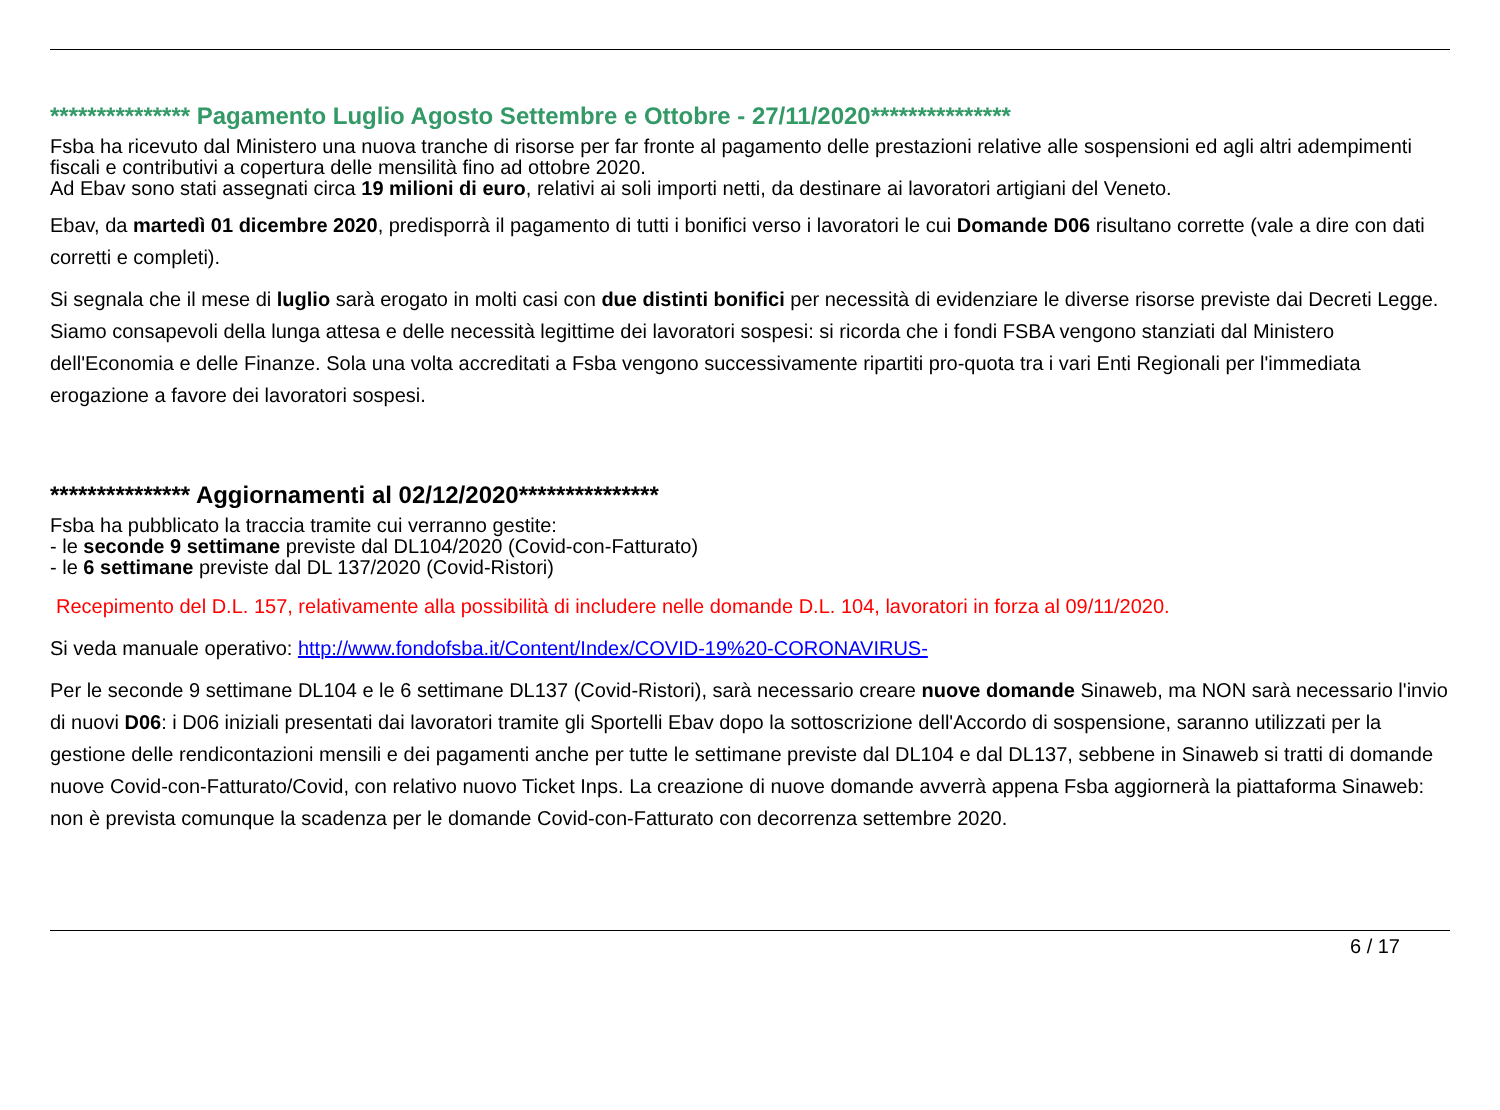*************** Pagamento Luglio Agosto Settembre e Ottobre - 27/11/2020***************
Fsba ha ricevuto dal Ministero una nuova tranche di risorse per far fronte al pagamento delle prestazioni relative alle sospensioni ed agli altri adempimenti fiscali e contributivi a copertura delle mensilità fino ad ottobre 2020.
Ad Ebav sono stati assegnati circa 19 milioni di euro, relativi ai soli importi netti, da destinare ai lavoratori artigiani del Veneto.
Ebav, da martedì 01 dicembre 2020, predisporrà il pagamento di tutti i bonifici verso i lavoratori le cui Domande D06 risultano corrette (vale a dire con dati corretti e completi).
Si segnala che il mese di luglio sarà erogato in molti casi con due distinti bonifici per necessità di evidenziare le diverse risorse previste dai Decreti Legge.
Siamo consapevoli della lunga attesa e delle necessità legittime dei lavoratori sospesi: si ricorda che i fondi FSBA vengono stanziati dal Ministero dell'Economia e delle Finanze. Sola una volta accreditati a Fsba vengono successivamente ripartiti pro-quota tra i vari Enti Regionali per l'immediata erogazione a favore dei lavoratori sospesi.
*************** Aggiornamenti al 02/12/2020***************
Fsba ha pubblicato la traccia tramite cui verranno gestite:
- le seconde 9 settimane previste dal DL104/2020 (Covid-con-Fatturato)
- le 6 settimane previste dal DL 137/2020 (Covid-Ristori)
Recepimento del D.L. 157, relativamente alla possibilità di includere nelle domande D.L. 104, lavoratori in forza al 09/11/2020.
Si veda manuale operativo: http://www.fondofsba.it/Content/Index/COVID-19%20-CORONAVIRUS-
Per le seconde 9 settimane DL104 e le 6 settimane DL137 (Covid-Ristori), sarà necessario creare nuove domande Sinaweb, ma NON sarà necessario l'invio di nuovi D06: i D06 iniziali presentati dai lavoratori tramite gli Sportelli Ebav dopo la sottoscrizione dell'Accordo di sospensione, saranno utilizzati per la gestione delle rendicontazioni mensili e dei pagamenti anche per tutte le settimane previste dal DL104 e dal DL137, sebbene in Sinaweb si tratti di domande nuove Covid-con-Fatturato/Covid, con relativo nuovo Ticket Inps. La creazione di nuove domande avverrà appena Fsba aggiornerà la piattaforma Sinaweb: non è prevista comunque la scadenza per le domande Covid-con-Fatturato con decorrenza settembre 2020.
6 / 17